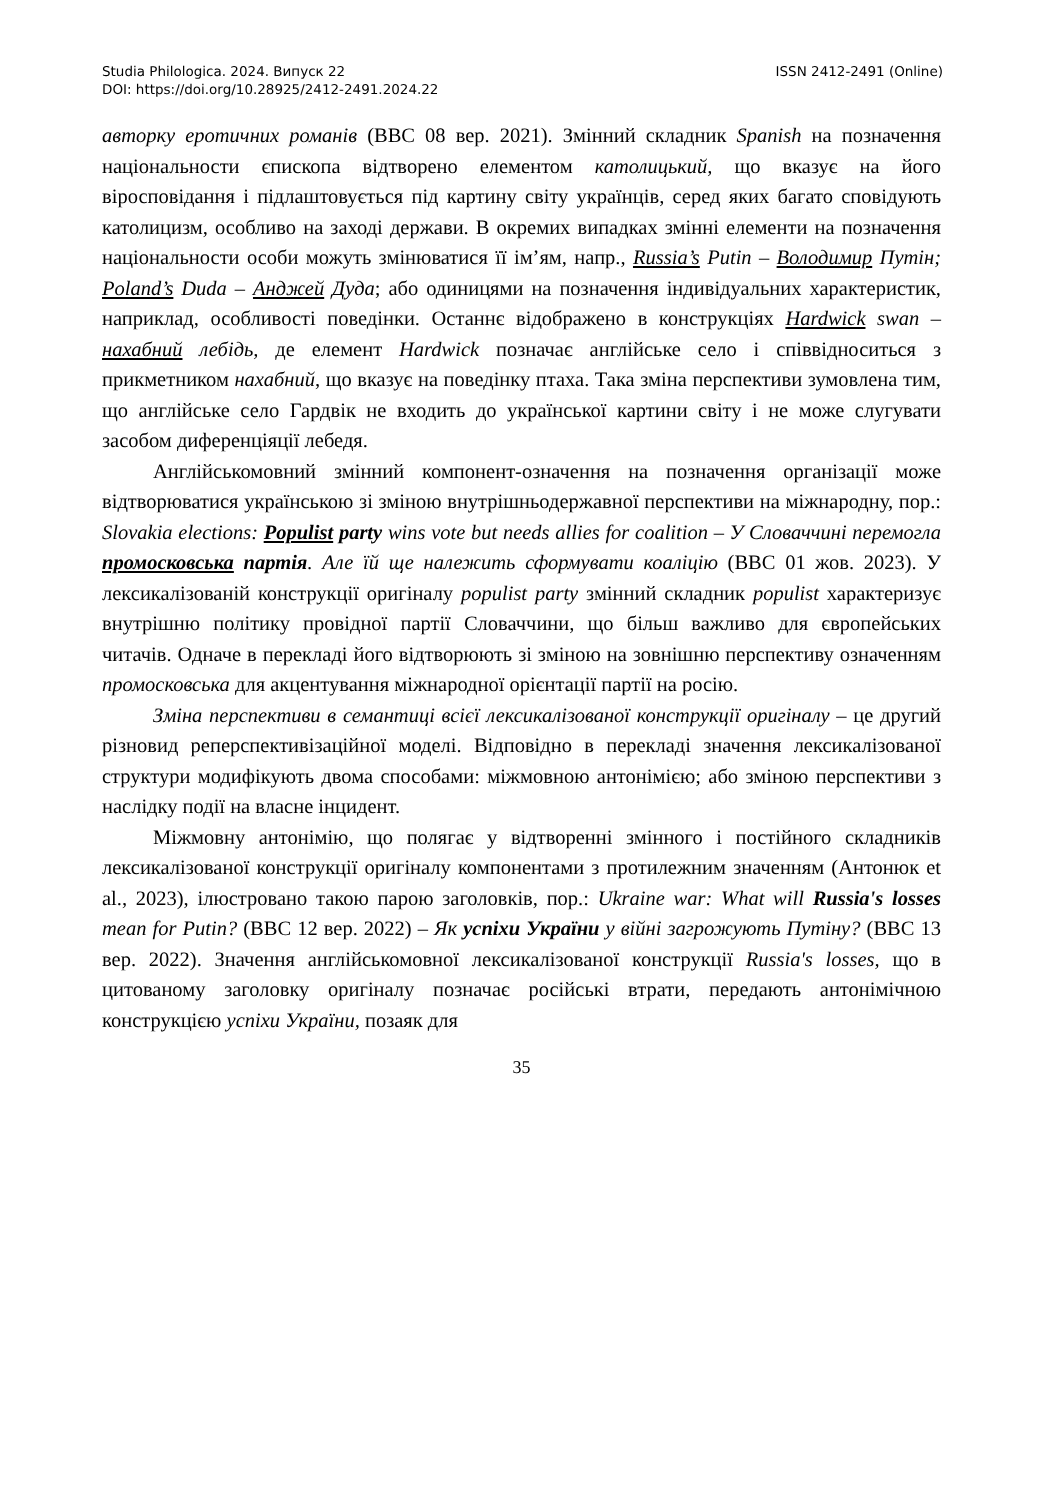Studia Philologica. 2024. Випуск 22
DOI: https://doi.org/10.28925/2412-2491.2024.22
ISSN 2412-2491 (Online)
авторку еротичних романів (BBC 08 вер. 2021). Змінний складник Spanish на позначення національности єпископа відтворено елементом католицький, що вказує на його віросповідання і підлаштовується під картину світу українців, серед яких багато сповідують католицизм, особливо на заході держави. В окремих випадках змінні елементи на позначення національности особи можуть змінюватися її ім’ям, напр., Russia’s Putin – Володимир Путін; Poland’s Duda – Анджей Дуда; або одиницями на позначення індивідуальних характеристик, наприклад, особливості поведінки. Останнє відображено в конструкціях Hardwick swan – нахабний лебідь, де елемент Hardwick позначає англійське село і співвідноситься з прикметником нахабний, що вказує на поведінку птаха. Така зміна перспективи зумовлена тим, що англійське село Гардвік не входить до української картини світу і не може слугувати засобом диференціяції лебедя.
Англійськомовний змінний компонент-означення на позначення організації може відтворюватися українською зі зміною внутрішньодержавної перспективи на міжнародну, пор.: Slovakia elections: Populist party wins vote but needs allies for coalition – У Словаччині перемогла промосковська партія. Але їй ще належить сформувати коаліцію (BBC 01 жов. 2023). У лексикалізованій конструкції оригіналу populist party змінний складник populist характеризує внутрішню політику провідної партії Словаччини, що більш важливо для європейських читачів. Одначе в перекладі його відтворюють зі зміною на зовнішню перспективу означенням промосковська для акцентування міжнародної орієнтації партії на росію.
Зміна перспективи в семантиці всієї лексикалізованої конструкції оригіналу – це другий різновид реперспективізаційної моделі. Відповідно в перекладі значення лексикалізованої структури модифікують двома способами: міжмовною антонімією; або зміною перспективи з наслідку події на власне інцидент.
Міжмовну антонімію, що полягає у відтворенні змінного і постійного складників лексикалізованої конструкції оригіналу компонентами з протилежним значенням (Антонюк et al., 2023), ілюстровано такою парою заголовків, пор.: Ukraine war: What will Russia's losses mean for Putin? (BBC 12 вер. 2022) – Як успіхи України у війні загрожують Путіну? (BBC 13 вер. 2022). Значення англійськомовної лексикалізованої конструкції Russia's losses, що в цитованому заголовку оригіналу позначає російські втрати, передають антонімічною конструкцією успіхи України, позаяк для
35